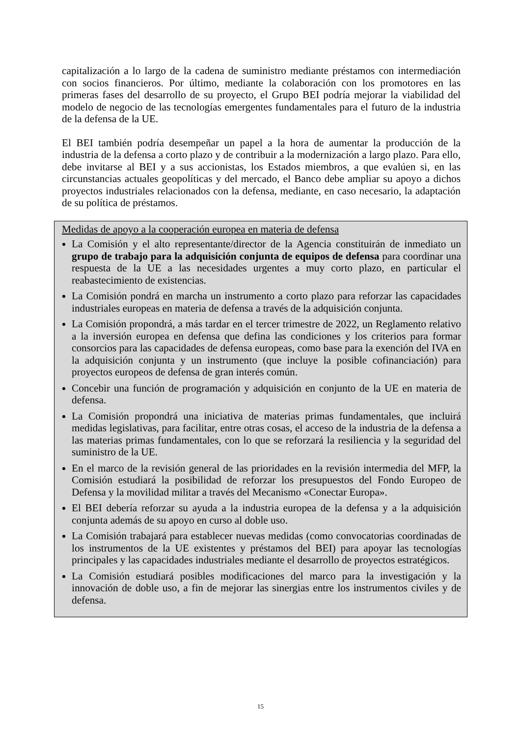capitalización a lo largo de la cadena de suministro mediante préstamos con intermediación con socios financieros. Por último, mediante la colaboración con los promotores en las primeras fases del desarrollo de su proyecto, el Grupo BEI podría mejorar la viabilidad del modelo de negocio de las tecnologías emergentes fundamentales para el futuro de la industria de la defensa de la UE.
El BEI también podría desempeñar un papel a la hora de aumentar la producción de la industria de la defensa a corto plazo y de contribuir a la modernización a largo plazo. Para ello, debe invitarse al BEI y a sus accionistas, los Estados miembros, a que evalúen si, en las circunstancias actuales geopolíticas y del mercado, el Banco debe ampliar su apoyo a dichos proyectos industriales relacionados con la defensa, mediante, en caso necesario, la adaptación de su política de préstamos.
Medidas de apoyo a la cooperación europea en materia de defensa
La Comisión y el alto representante/director de la Agencia constituirán de inmediato un grupo de trabajo para la adquisición conjunta de equipos de defensa para coordinar una respuesta de la UE a las necesidades urgentes a muy corto plazo, en particular el reabastecimiento de existencias.
La Comisión pondrá en marcha un instrumento a corto plazo para reforzar las capacidades industriales europeas en materia de defensa a través de la adquisición conjunta.
La Comisión propondrá, a más tardar en el tercer trimestre de 2022, un Reglamento relativo a la inversión europea en defensa que defina las condiciones y los criterios para formar consorcios para las capacidades de defensa europeas, como base para la exención del IVA en la adquisición conjunta y un instrumento (que incluye la posible cofinanciación) para proyectos europeos de defensa de gran interés común.
Concebir una función de programación y adquisición en conjunto de la UE en materia de defensa.
La Comisión propondrá una iniciativa de materias primas fundamentales, que incluirá medidas legislativas, para facilitar, entre otras cosas, el acceso de la industria de la defensa a las materias primas fundamentales, con lo que se reforzará la resiliencia y la seguridad del suministro de la UE.
En el marco de la revisión general de las prioridades en la revisión intermedia del MFP, la Comisión estudiará la posibilidad de reforzar los presupuestos del Fondo Europeo de Defensa y la movilidad militar a través del Mecanismo «Conectar Europa».
El BEI debería reforzar su ayuda a la industria europea de la defensa y a la adquisición conjunta además de su apoyo en curso al doble uso.
La Comisión trabajará para establecer nuevas medidas (como convocatorias coordinadas de los instrumentos de la UE existentes y préstamos del BEI) para apoyar las tecnologías principales y las capacidades industriales mediante el desarrollo de proyectos estratégicos.
La Comisión estudiará posibles modificaciones del marco para la investigación y la innovación de doble uso, a fin de mejorar las sinergias entre los instrumentos civiles y de defensa.
15